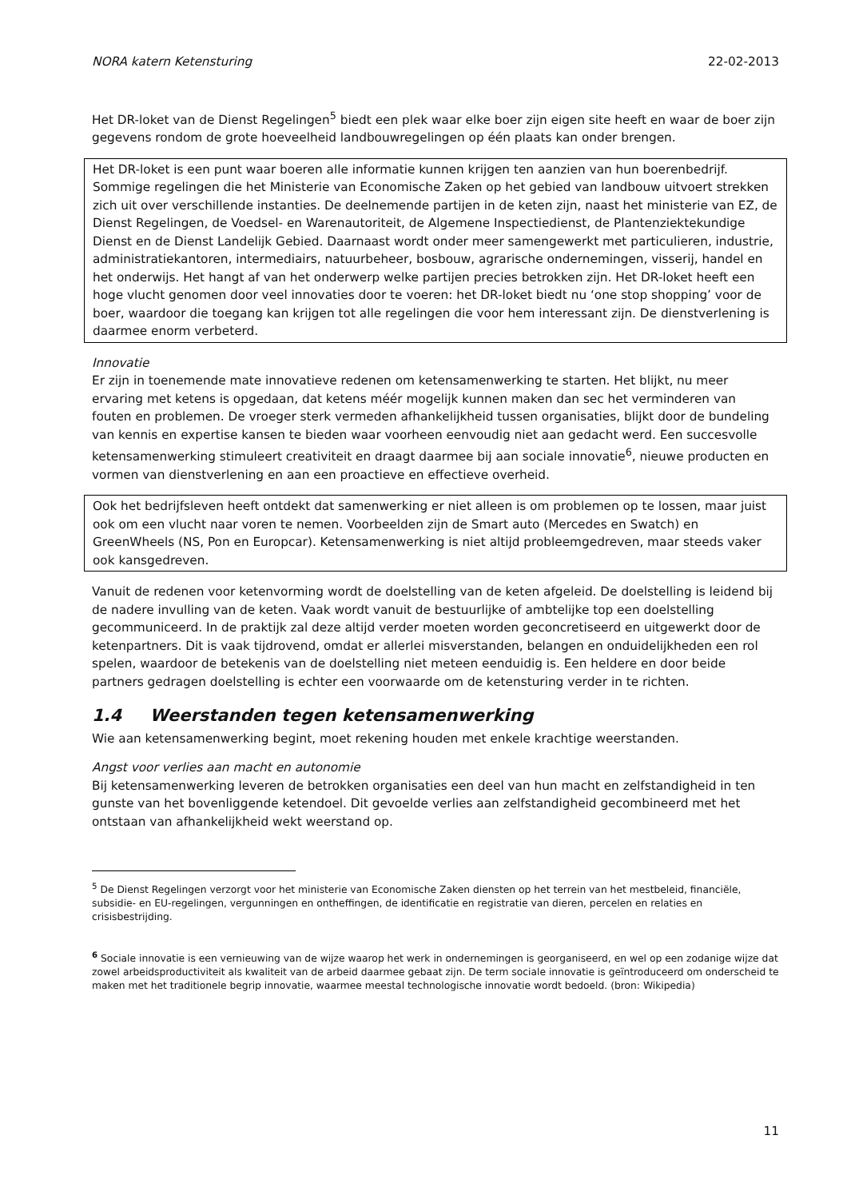NORA katern Ketensturing 22-02-2013
Het DR-loket van de Dienst Regelingen<sup>5</sup> biedt een plek waar elke boer zijn eigen site heeft en waar de boer zijn gegevens rondom de grote hoeveelheid landbouwregelingen op één plaats kan onder brengen.
Het DR-loket is een punt waar boeren alle informatie kunnen krijgen ten aanzien van hun boerenbedrijf. Sommige regelingen die het Ministerie van Economische Zaken op het gebied van landbouw uitvoert strekken zich uit over verschillende instanties. De deelnemende partijen in de keten zijn, naast het ministerie van EZ, de Dienst Regelingen, de Voedsel- en Warenautoriteit, de Algemene Inspectiedienst, de Plantenziektekundige Dienst en de Dienst Landelijk Gebied. Daarnaast wordt onder meer samengewerkt met particulieren, industrie, administratiekantoren, intermediairs, natuurbeheer, bosbouw, agrarische ondernemingen, visserij, handel en het onderwijs. Het hangt af van het onderwerp welke partijen precies betrokken zijn. Het DR-loket heeft een hoge vlucht genomen door veel innovaties door te voeren: het DR-loket biedt nu ‘one stop shopping’ voor de boer, waardoor die toegang kan krijgen tot alle regelingen die voor hem interessant zijn. De dienstverlening is daarmee enorm verbeterd.
Innovatie
Er zijn in toenemende mate innovatieve redenen om ketensamenwerking te starten. Het blijkt, nu meer ervaring met ketens is opgedaan, dat ketens méér mogelijk kunnen maken dan sec het verminderen van fouten en problemen. De vroeger sterk vermeden afhankelijkheid tussen organisaties, blijkt door de bundeling van kennis en expertise kansen te bieden waar voorheen eenvoudig niet aan gedacht werd. Een succesvolle ketensamenwerking stimuleert creativiteit en draagt daarmee bij aan sociale innovatie<sup>6</sup>, nieuwe producten en vormen van dienstverlening en aan een proactieve en effectieve overheid.
Ook het bedrijfsleven heeft ontdekt dat samenwerking er niet alleen is om problemen op te lossen, maar juist ook om een vlucht naar voren te nemen. Voorbeelden zijn de Smart auto (Mercedes en Swatch) en GreenWheels (NS, Pon en Europcar). Ketensamenwerking is niet altijd probleemgedreven, maar steeds vaker ook kansgedreven.
Vanuit de redenen voor ketenvorming wordt de doelstelling van de keten afgeleid. De doelstelling is leidend bij de nadere invulling van de keten. Vaak wordt vanuit de bestuurlijke of ambtelijke top een doelstelling gecommuniceerd. In de praktijk zal deze altijd verder moeten worden geconcretiseerd en uitgewerkt door de ketenpartners. Dit is vaak tijdrovend, omdat er allerlei misverstanden, belangen en onduidelijkheden een rol spelen, waardoor de betekenis van de doelstelling niet meteen eenduidig is. Een heldere en door beide partners gedragen doelstelling is echter een voorwaarde om de ketensturing verder in te richten.
1.4 Weerstanden tegen ketensamenwerking
Wie aan ketensamenwerking begint, moet rekening houden met enkele krachtige weerstanden.
Angst voor verlies aan macht en autonomie
Bij ketensamenwerking leveren de betrokken organisaties een deel van hun macht en zelfstandigheid in ten gunste van het bovenliggende ketendoel. Dit gevoelde verlies aan zelfstandigheid gecombineerd met het ontstaan van afhankelijkheid wekt weerstand op.
<sup>5</sup> De Dienst Regelingen verzorgt voor het ministerie van Economische Zaken diensten op het terrein van het mestbeleid, financiële, subsidie- en EU-regelingen, vergunningen en ontheffingen, de identificatie en registratie van dieren, percelen en relaties en crisisbestrijding.
<sup>6</sup> Sociale innovatie is een vernieuwing van de wijze waarop het werk in ondernemingen is georganiseerd, en wel op een zodanige wijze dat zowel arbeidsproductiviteit als kwaliteit van de arbeid daarmee gebaat zijn. De term sociale innovatie is geïntroduceerd om onderscheid te maken met het traditionele begrip innovatie, waarmee meestal technologische innovatie wordt bedoeld. (bron: Wikipedia)
11